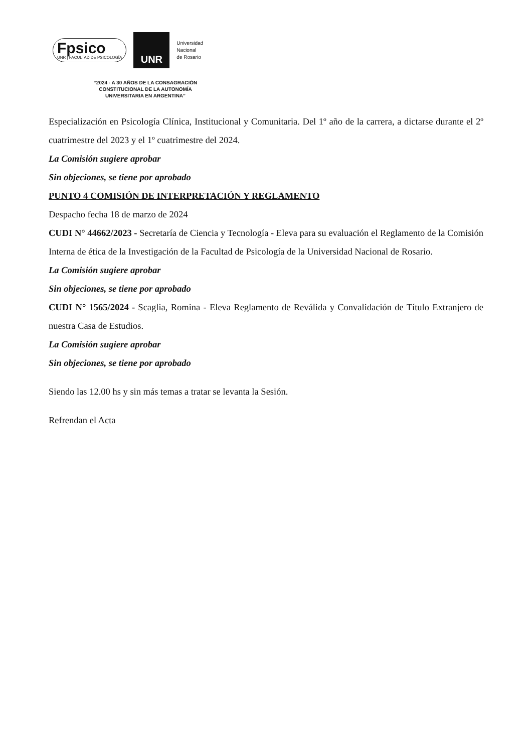Fpsico
UNR | FACULTAD DE PSICOLOGÍA
UNR
Universidad
Nacional
de Rosario
“2024 - A 30 AÑOS DE LA CONSAGRACIÓN
CONSTITUCIONAL DE LA AUTONOMÍA
UNIVERSITARIA EN ARGENTINA”
Especialización en Psicología Clínica, Institucional y Comunitaria. Del 1º año de la carrera, a dictarse durante el 2º cuatrimestre del 2023 y el 1º cuatrimestre del 2024.
La Comisión sugiere aprobar
Sin objeciones, se tiene por aprobado
PUNTO 4 COMISIÓN DE INTERPRETACIÓN Y REGLAMENTO
Despacho fecha 18 de marzo de 2024
CUDI N° 44662/2023 - Secretaría de Ciencia y Tecnología - Eleva para su evaluación el Reglamento de la Comisión Interna de ética de la Investigación de la Facultad de Psicología de la Universidad Nacional de Rosario.
La Comisión sugiere aprobar
Sin objeciones, se tiene por aprobado
CUDI N° 1565/2024 - Scaglia, Romina - Eleva Reglamento de Reválida y Convalidación de Título Extranjero de nuestra Casa de Estudios.
La Comisión sugiere aprobar
Sin objeciones, se tiene por aprobado
Siendo las 12.00 hs y sin más temas a tratar se levanta la Sesión.
Refrendan el Acta